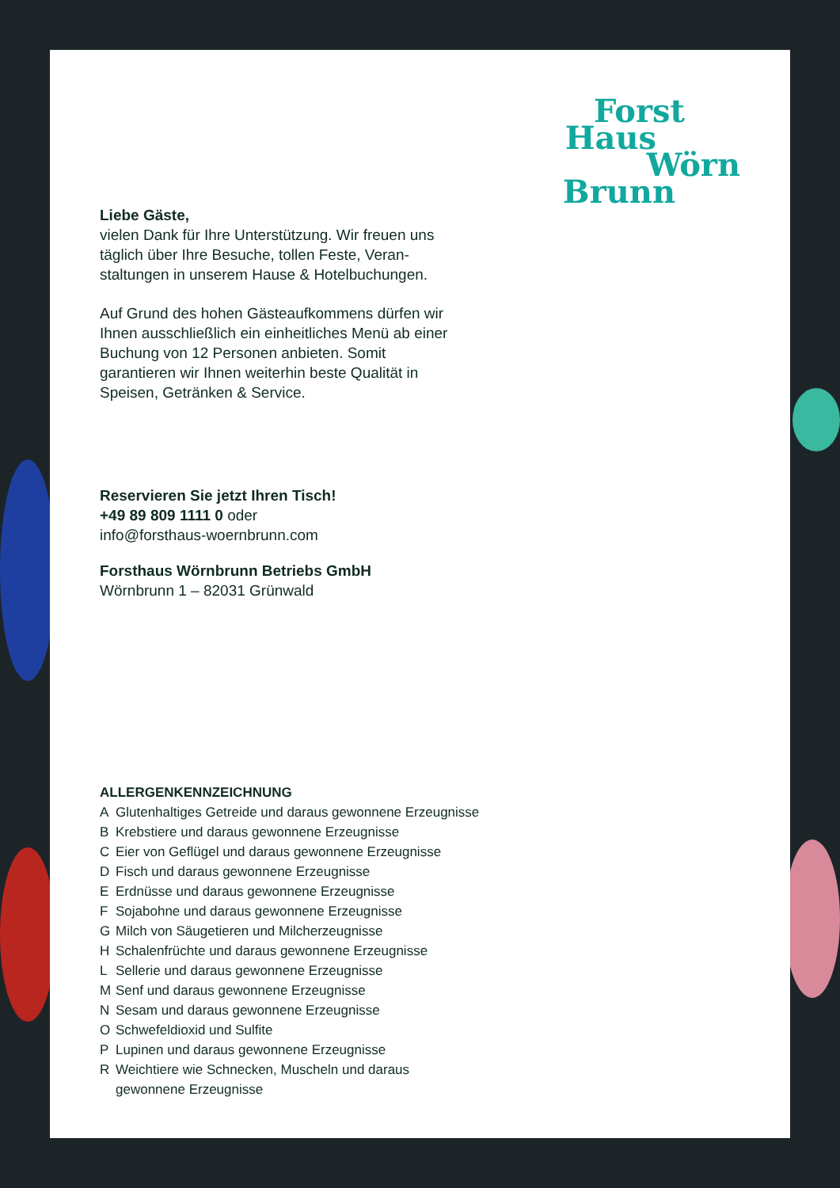Forst
Haus
Wörn
Brunn
Liebe Gäste,
vielen Dank für Ihre Unterstützung. Wir freuen uns täglich über Ihre Besuche, tollen Feste, Veran­staltungen in unserem Hause & Hotelbuchungen.
Auf Grund des hohen Gästeaufkommens dürfen wir Ihnen ausschließlich ein einheitliches Menü ab einer Buchung von 12 Personen anbieten. Somit garantieren wir Ihnen weiterhin beste Qualität in Speisen, Getränken & Service.
Reservieren Sie jetzt Ihren Tisch!
+49 89 809 1111 0 oder
info@forsthaus-woernbrunn.com
Forsthaus Wörnbrunn Betriebs GmbH
Wörnbrunn 1 – 82031 Grünwald
ALLERGENKENNZEICHNUNG
A Glutenhaltiges Getreide und daraus gewonnene Erzeugnisse
B Krebstiere und daraus gewonnene Erzeugnisse
C Eier von Geflügel und daraus gewonnene Erzeugnisse
D Fisch und daraus gewonnene Erzeugnisse
E Erdnüsse und daraus gewonnene Erzeugnisse
F Sojabohne und daraus gewonnene Erzeugnisse
G Milch von Säugetieren und Milcherzeugnisse
H Schalenfrüchte und daraus gewonnene Erzeugnisse
L Sellerie und daraus gewonnene Erzeugnisse
M Senf und daraus gewonnene Erzeugnisse
N Sesam und daraus gewonnene Erzeugnisse
O Schwefeldioxid und Sulfite
P Lupinen und daraus gewonnene Erzeugnisse
R Weichtiere wie Schnecken, Muscheln und daraus gewonnene Erzeugnisse